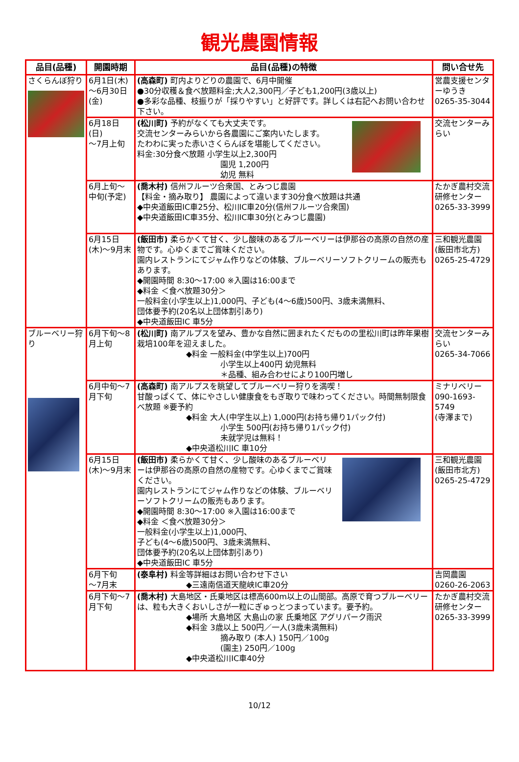観光農園情報
| 品目(品種) | 開園時期 | 品目(品種)の特徴 | 問い合せ先 |
| --- | --- | --- | --- |
| さくらんぼ狩り | 6月1日(木)～6月30日(金) | (高森町) 町内よりどりの農園で、6月中開催 ●30分収穫＆食べ放題料金;大人2,300円／子ども1,200円(3歳以上) ●多彩な品種、枝振りが「採りやすい」と好評です。詳しくは右記へお問い合わせ下さい。 | 営農支援センターゆうき 0265-35-3044 |
| | 6月18日(日) ～7月上旬 | (松川町) 予約がなくても大丈夫です。 交流センターみらいから各農園にご案内いたします。 たわわに実った赤いさくらんぼを堪能してください。 料金:30分食べ放題 小学生以上2,300円 園児 1,200円 幼児 無料 | 交流センターみらい |
| | 6月上旬～中旬(予定) | (喬木村) 信州フルーツ合衆国、とみつじ農園 【料金・摘み取り】 農園によって違います30分食べ放題は共通 ◆中央道飯田IC車25分、松川IC車20分(信州フルーツ合衆国) ◆中央道飯田IC車35分、松川IC車30分(とみつじ農園) | たかぎ農村交流 研修センター 0265-33-3999 |
| | 6月15日(木)～9月末 | (飯田市) 柔らかくて甘く、少し酸味のあるブルーベリーは伊那谷の高原の自然の産物です。心ゆくまでご賞味ください。 園内レストランにてジャム作りなどの体験、ブルーベリーソフトクリームの販売もあります。 ◆開園時間 8:30～17:00 ※入園は16:00まで ◆料金 ＜食べ放題30分＞ 一般料金(小学生以上)1,000円、子ども(4～6歳)500円、3歳未満無料、 団体要予約(20名以上団体割引あり) ◆中央道飯田IC 車5分 | 三和観光農園 (飯田市北方) 0265-25-4729 |
| ブルーベリー狩り | 6月下旬～8月上旬 | (松川町) 南アルプスを望み、豊かな自然に囲まれたくだものの里松川町は昨年果樹栽培100年を迎えました。 ◆料金 一般料金(中学生以上)700円 小学生以上400円 幼児無料 ＊品種、組み合わせにより100円増し | 交流センターみらい 0265-34-7066 |
| | 6月中旬～7月下旬 | (高森町) 南アルプスを眺望してブルーベリー狩りを満喫！ 甘酸っぱくて、体にやさしい健康食をもぎ取りで味わってください。時間無制限食べ放題 ※要予約 ◆料金 大人(中学生以上) 1,000円(お持ち帰り1パック付) 小学生 500円(お持ち帰り1パック付) 未就学児は無料！ ◆中央道松川IC 車10分 | ミナリベリー 090-1693-5749 (寺澤まで) |
| | 6月15日(木)～9月末 | (飯田市) 柔らかくて甘く、少し酸味のあるブルーベリーは伊那谷の高原の自然の産物です。心ゆくまでご賞味ください。 園内レストランにてジャム作りなどの体験、ブルーベリーソフトクリームの販売もあります。 ◆開園時間 8:30～17:00 ※入園は16:00まで ◆料金 ＜食べ放題30分＞ 一般料金(小学生以上)1,000円、 子ども(4～6歳)500円、3歳未満無料、 団体要予約(20名以上団体割引あり) ◆中央道飯田IC 車5分 | 三和観光農園 (飯田市北方) 0265-25-4729 |
| | 6月下旬 ～7月末 | (泰阜村) 料金等詳細はお問い合わせ下さい ◆三遠南信道天龍峡IC車20分 | 吉岡農園 0260-26-2063 |
| | 6月下旬～7月下旬 | (喬木村) 大島地区・氏乗地区は標高600m以上の山間部。高原で育つブルーベリーは、粒も大きくおいしさが一粒にぎゅっとつまっています。要予約。 ◆場所 大島地区 大島山の家 氏乗地区 アグリパーク雨沢 ◆料金 3歳以上 500円／一人(3歳未満無料) 摘み取り (本人) 150円／100g (園主) 250円／100g ◆中央道松川IC車40分 | たかぎ農村交流研修センター 0265-33-3999 |
10/12